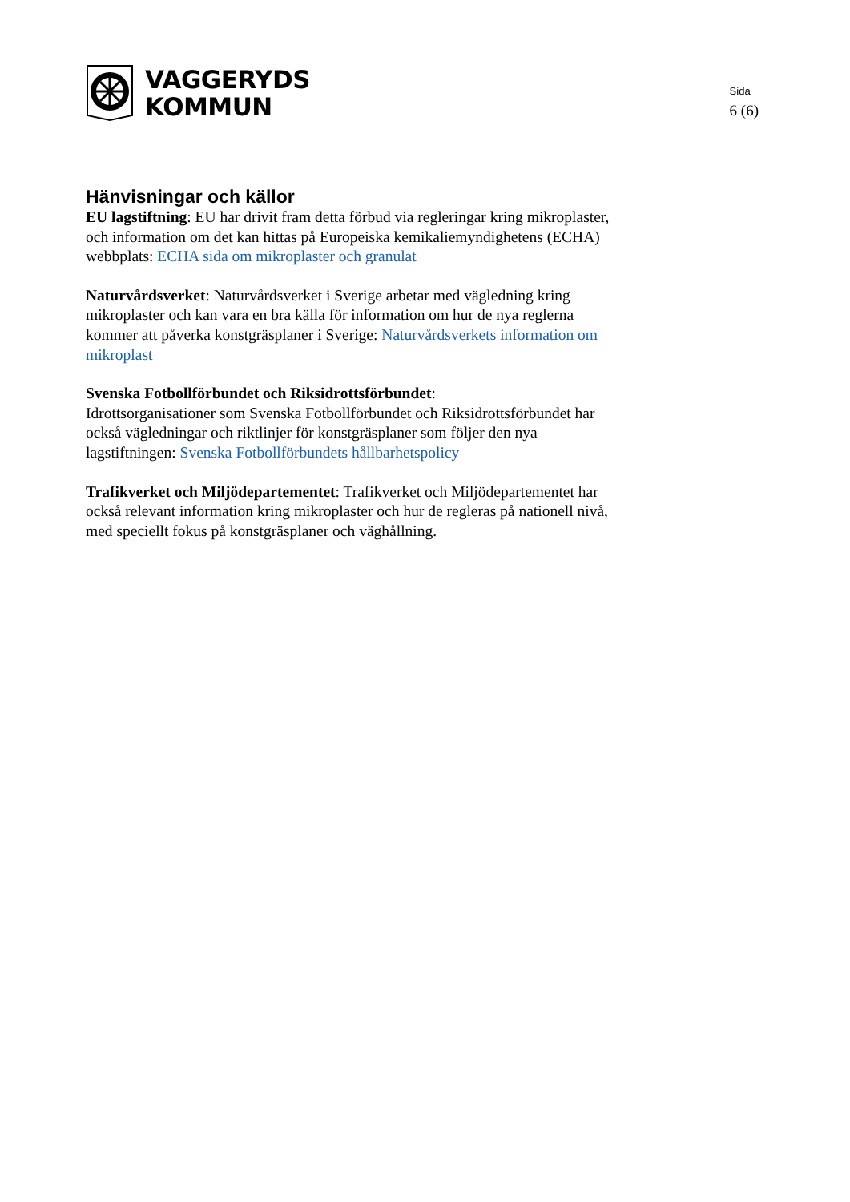VAGGERYDS
KOMMUN
Sida
6 (6)
Hänvisningar och källor
EU lagstiftning: EU har drivit fram detta förbud via regleringar kring mikroplaster, och information om det kan hittas på Europeiska kemikaliemyndighetens (ECHA) webbplats: ECHA sida om mikroplaster och granulat
Naturvårdsverket: Naturvårdsverket i Sverige arbetar med vägledning kring mikroplaster och kan vara en bra källa för information om hur de nya reglerna kommer att påverka konstgräsplaner i Sverige: Naturvårdsverkets information om mikroplast
Svenska Fotbollförbundet och Riksidrottsförbundet:
Idrottsorganisationer som Svenska Fotbollförbundet och Riksidrottsförbundet har också vägledningar och riktlinjer för konstgräsplaner som följer den nya lagstiftningen: Svenska Fotbollförbundets hållbarhetspolicy
Trafikverket och Miljödepartementet: Trafikverket och Miljödepartementet har också relevant information kring mikroplaster och hur de regleras på nationell nivå, med speciellt fokus på konstgräsplaner och väghållning.